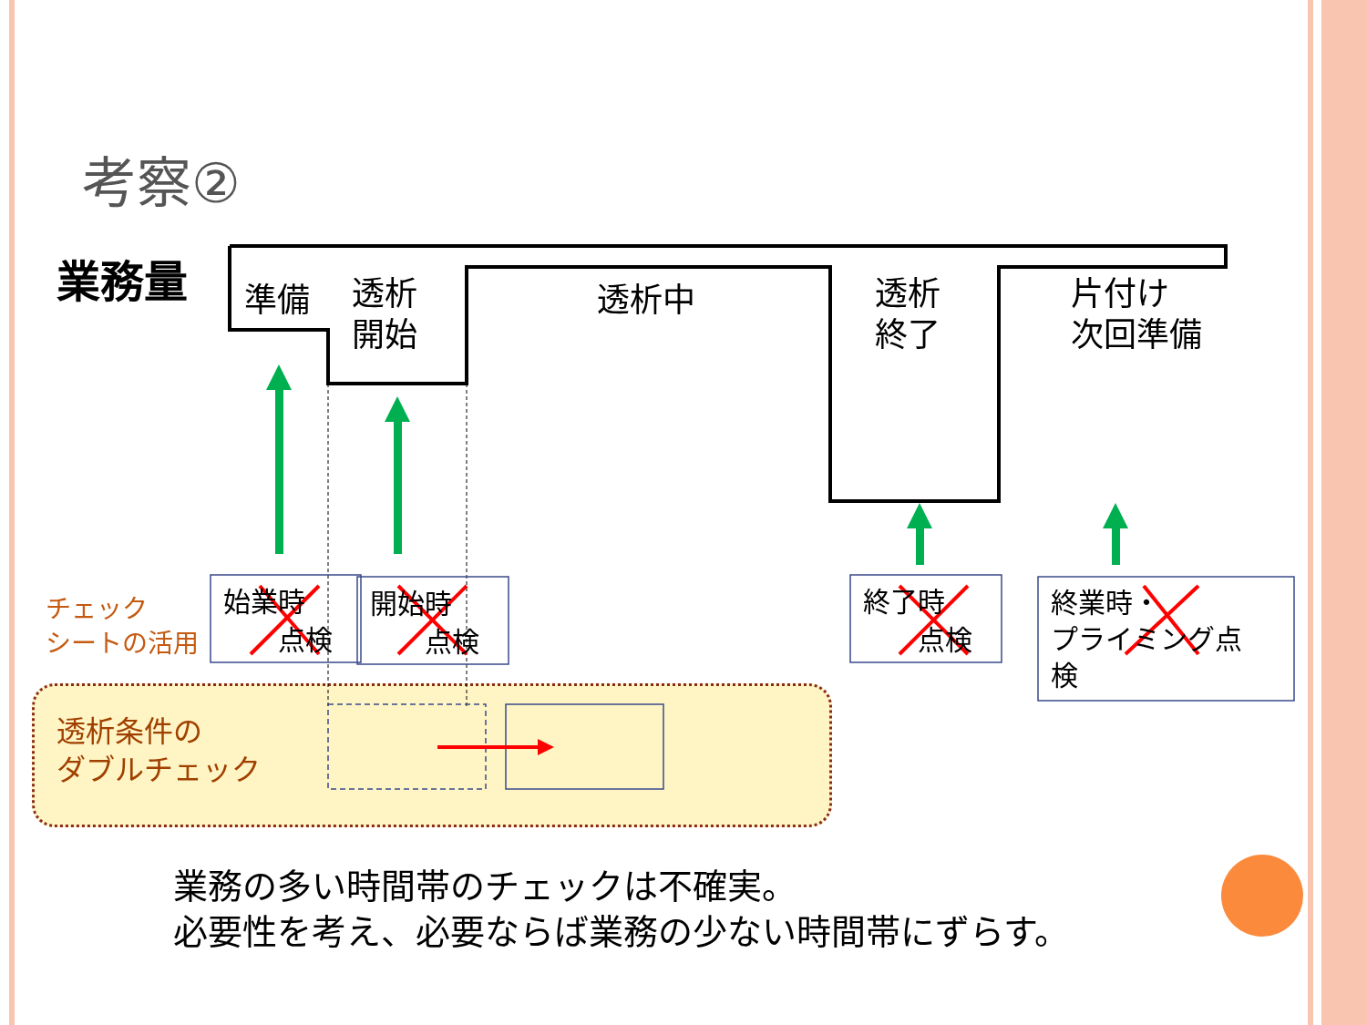考察②
業務量 準備
透析
開始
透析中
透析
終了
片付け
次回準備
チェック
シートの活用
始業時
　　点検
開始時
　　点検
終了時
　　点検
終業時・
プライミング点
検
透析条件の
ダブルチェック
業務の多い時間帯のチェックは不確実。
必要性を考え、必要ならば業務の少ない時間帯にずらす。